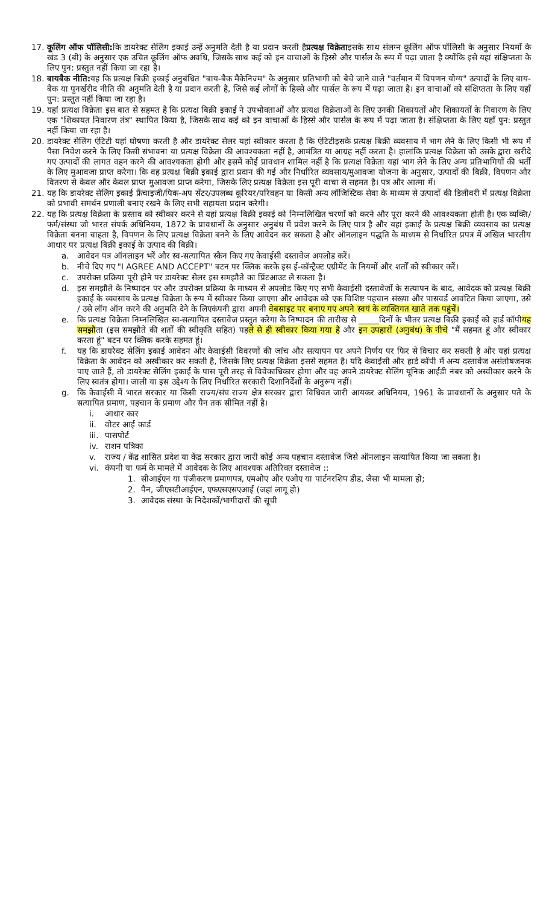17. कूलिंग ऑफ पॉलिसी: कि डायरेक्ट सेलिंग इकाई उन्हें अनुमति देती है या प्रदान करती हैप्रत्यक्ष विक्रेताइसके साथ संलग्न कूलिंग ऑफ पॉलिसी के अनुसार नियमों के खंड 3 (बी) के अनुसार एक उचित कूलिंग ऑफ अवधि, जिसके साथ कई को इन वाचाओं के हिस्से और पार्सल के रूप में पढ़ा जाता है क्योंकि इसे यहां संक्षिप्तता के लिए पुन: प्रस्तुत नहीं किया जा रहा है।
18. बायबैक नीति: यह कि प्रत्यक्ष बिक्री इकाई अनुबंधित "बाय-बैक मैकेनिज्म" के अनुसार प्रतिभागी को बेचे जाने वाले "वर्तमान में विपणन योग्य" उत्पादों के लिए बाय-बैक या पुनर्खरीद नीति की अनुमति देती है या प्रदान करती है, जिसे कई लोगों के हिस्से और पार्सल के रूप में पढ़ा जाता है। इन वाचाओं को संक्षिप्तता के लिए यहाँ पुन: प्रस्तुत नहीं किया जा रहा है।
19. यहां प्रत्यक्ष विक्रेता इस बात से सहमत है कि प्रत्यक्ष बिक्री इकाई ने उपभोक्ताओं और प्रत्यक्ष विक्रेताओं के लिए उनकी शिकायतों और शिकायतों के निवारण के लिए एक "शिकायत निवारण तंत्र" स्थापित किया है, जिसके साथ कई को इन वाचाओं के हिस्से और पार्सल के रूप में पढ़ा जाता है। संक्षिप्तता के लिए यहाँ पुन: प्रस्तुत नहीं किया जा रहा है।
20. डायरेक्ट सेलिंग एंटिटी यहां घोषणा करती है और डायरेक्ट सेलर यहां स्वीकार करता है कि एंटिटीइसके प्रत्यक्ष बिक्री व्यवसाय में भाग लेने के लिए किसी भी रूप में पैसा निवेश करने के लिए किसी संभावना या प्रत्यक्ष विक्रेता की आवश्यकता नहीं है, आमंत्रित या आग्रह नहीं करता है। हालांकि प्रत्यक्ष विक्रेता को उसके द्वारा खरीदे गए उत्पादों की लागत वहन करने की आवश्यकता होगी और इसमें कोई प्रावधान शामिल नहीं है कि प्रत्यक्ष विक्रेता यहां भाग लेने के लिए अन्य प्रतिभागियों की भर्ती के लिए मुआवजा प्राप्त करेगा। कि वह प्रत्यक्ष बिक्री इकाई द्वारा प्रदान की गई और निर्धारित व्यवसाय/मुआवजा योजना के अनुसार, उत्पादों की बिक्री, विपणन और वितरण से केवल और केवल प्राप्त मुआवजा प्राप्त करेगा, जिसके लिए प्रत्यक्ष विक्रेता इस पूरी वाचा से सहमत है। पत्र और आत्मा में।
21. यह कि डायरेक्ट सेलिंग इकाई फ्रैंचाइजी/पिक-अप सेंटर/उपलब्ध कूरियर/परिवहन या किसी अन्य लॉजिस्टिक सेवा के माध्यम से उत्पादों की डिलीवरी में प्रत्यक्ष विक्रेता को प्रभावी समर्थन प्रणाली बनाए रखने के लिए सभी सहायता प्रदान करेगी।
22. यह कि प्रत्यक्ष विक्रेता के प्रस्ताव को स्वीकार करने से यहां प्रत्यक्ष बिक्री इकाई को निम्नलिखित चरणों को करने और पूरा करने की आवश्यकता होती है। एक व्यक्ति/फर्म/संस्था जो भारत संपर्क अधिनियम, 1872 के प्रावधानों के अनुसार अनुबंध में प्रवेश करने के लिए पात्र है और यहां इकाई के प्रत्यक्ष बिक्री व्यवसाय का प्रत्यक्ष विक्रेता बनना चाहता है, विपणन के लिए प्रत्यक्ष विक्रेता बनने के लिए आवेदन कर सकता है और ऑनलाइन पद्धति के माध्यम से निर्धारित प्रपत्र में अखिल भारतीय आधार पर प्रत्यक्ष बिक्री इकाई के उत्पाद की बिक्री।
a. आवेदन पत्र ऑनलाइन भरें और स्व-सत्यापित स्कैन किए गए केवाईसी दस्तावेज अपलोड करें।
b. नीचे दिए गए "I AGREE AND ACCEPT" बटन पर क्लिक करके इस ई-कॉन्ट्रैक्ट एग्रीमेंट के नियमों और शर्तों को स्वीकार करें।
c. उपरोक्त प्रक्रिया पूरी होने पर डायरेक्ट सेलर इस समझौते का प्रिंटआउट ले सकता है।
d. इस समझौते के निष्पादन पर और उपरोक्त प्रक्रिया के माध्यम से अपलोड किए गए सभी केवाईसी दस्तावेजों के सत्यापन के बाद, आवेदक को प्रत्यक्ष बिक्री इकाई के व्यवसाय के प्रत्यक्ष विक्रेता के रूप में स्वीकार किया जाएगा और आवेदक को एक विशिष्ट पहचान संख्या और पासवर्ड आवंटित किया जाएगा, उसे / उसे लॉग ऑन करने की अनुमति देने के लिएकंपनी द्वारा अपनी वेबसाइट पर बनाए गए अपने स्वयं के व्यक्तिगत खाते तक पहुंचें।
e. कि प्रत्यक्ष विक्रेता निम्नलिखित स्व-सत्यापित दस्तावेज प्रस्तुत करेगा के निष्पादन की तारीख से _____दिनों के भीतर प्रत्यक्ष बिक्री इकाई को हार्ड कॉपीयह समझौता (इस समझौते की शर्तों की स्वीकृति सहित) पहले से ही स्वीकार किया गया है और इन उपहारों (अनुबंध) के नीचे "मैं सहमत हूं और स्वीकार करता हूं" बटन पर क्लिक करके सहमत हूं।
f. यह कि डायरेक्ट सेलिंग इकाई आवेदन और केवाईसी विवरणों की जांच और सत्यापन पर अपने निर्णय पर फिर से विचार कर सकती है और यहां प्रत्यक्ष विक्रेता के आवेदन को अस्वीकार कर सकती है, जिसके लिए प्रत्यक्ष विक्रेता इससे सहमत है। यदि केवाईसी और हार्ड कॉपी में अन्य दस्तावेज असंतोषजनक पाए जाते हैं, तो डायरेक्ट सेलिंग इकाई के पास पूरी तरह से विवेकाधिकार होगा और वह अपने डायरेक्ट सेलिंग यूनिक आईडी नंबर को अस्वीकार करने के लिए स्वतंत्र होगा। जाली या इस उद्देश्य के लिए निर्धारित सरकारी दिशानिर्देशों के अनुरूप नहीं।
g. कि केवाईसी में भारत सरकार या किसी राज्य/संघ राज्य क्षेत्र सरकार द्वारा विधिवत जारी आयकर अधिनियम, 1961 के प्रावधानों के अनुसार पते के सत्यापित प्रमाण, पहचान के प्रमाण और पैन तक सीमित नहीं है।
i. आधार कार
ii. वोटर आई कार्ड
iii. पासपोर्ट
iv. राशन पत्रिका
v. राज्य / केंद्र शासित प्रदेश या केंद्र सरकार द्वारा जारी कोई अन्य पहचान दस्तावेज जिसे ऑनलाइन सत्यापित किया जा सकता है।
vi. कंपनी या फर्म के मामले में आवेदक के लिए आवश्यक अतिरिक्त दस्तावेज ::
1. सीआईएन या पंजीकरण प्रमाणपत्र, एमओए और एओए या पार्टनरशिप डीड, जैसा भी मामला हो;
2. पैन, जीएसटीआईएन, एफएसएसएआई (जहां लागू हो)
3. आवेदक संस्था के निदेशकों/भागीदारों की सूची